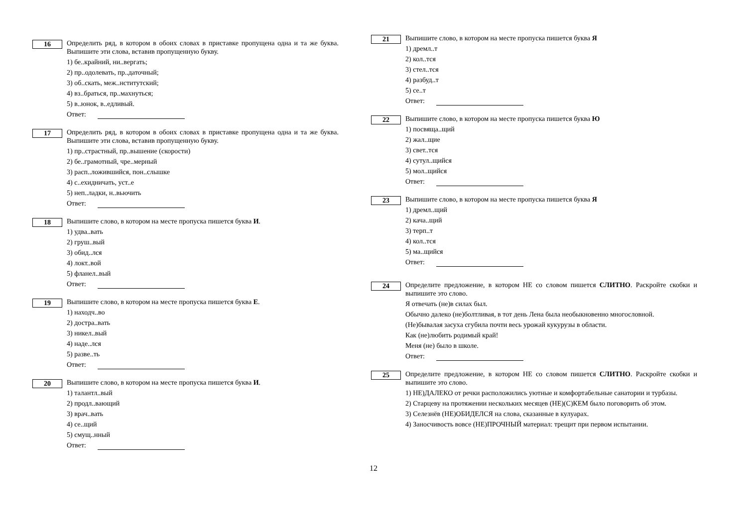16
Определить ряд, в котором в обоих словах в приставке пропущена одна и та же буква. Выпишите эти слова, вставив пропущенную букву.
1) бе..крайний, ни..вергать;
2) пр..одолевать, пр..даточный;
3) об..скать, меж..нститутский;
4) вз..браться, пр..махнуться;
5) в..юнок, в..едливый.
Ответ:
17
Определить ряд, в котором в обоих словах в приставке пропущена одна и та же буква. Выпишите эти слова, вставив пропущенную букву.
1) пр..страстный, пр..вышение (скорости)
2) бе..грамотный, чре..мерный
3) расп..ложившийся, пон..слышке
4) с..ехидничать, уст..е
5) неп..ладки, н..вьючить
Ответ:
18
Выпишите слово, в котором на месте пропуска пишется буква И.
1) удва..вать
2) груш..вый
3) обид..лся
4) локт..вой
5) фланел..вый
Ответ:
19
Выпишите слово, в котором на месте пропуска пишется буква Е.
1) находч..во
2) достра..вать
3) никел..вый
4) наде..лся
5) разве..ть
Ответ:
20
Выпишите слово, в котором на месте пропуска пишется буква И.
1) талантл..вый
2) продл..вающий
3) врач..вать
4) се..щий
5) смущ..нный
Ответ:
21
Выпишите слово, в котором на месте пропуска пишется буква Я
1) дремл..т
2) кол..тся
3) стел..тся
4) разбуд..т
5) се..т
Ответ:
22
Выпишите слово, в котором на месте пропуска пишется буква Ю
1) посвяща..щий
2) жал..щие
3) свет..тся
4) сутул..щийся
5) мол..щийся
Ответ:
23
Выпишите слово, в котором на месте пропуска пишется буква Я
1) дремл..щий
2) кача..щий
3) терп..т
4) кол..тся
5) ма..щийся
Ответ:
24
Определите предложение, в котором НЕ со словом пишется СЛИТНО. Раскройте скобки и выпишите это слово.
Я отвечать (не)в силах был.
Обычно далеко (не)болтливая, в тот день Лена была необыкновенно многословной.
(Не)бывалая засуха сгубила почти весь урожай кукурузы в области.
Как (не)любить родимый край!
Меня (не) было в школе.
Ответ:
25
Определите предложение, в котором НЕ со словом пишется СЛИТНО. Раскройте скобки и выпишите это слово.
1) НЕ)ДАЛЕКО от речки расположились уютные и комфортабельные санатории и турбазы.
2) Старцеву на протяжении нескольких месяцев (НЕ)(С)КЕМ было поговорить об этом.
3) Селезнёв (НЕ)ОБИДЕЛСЯ на слова, сказанные в кулуарах.
4) Заносчивость вовсе (НЕ)ПРОЧНЫЙ материал: трещит при первом испытании.
12